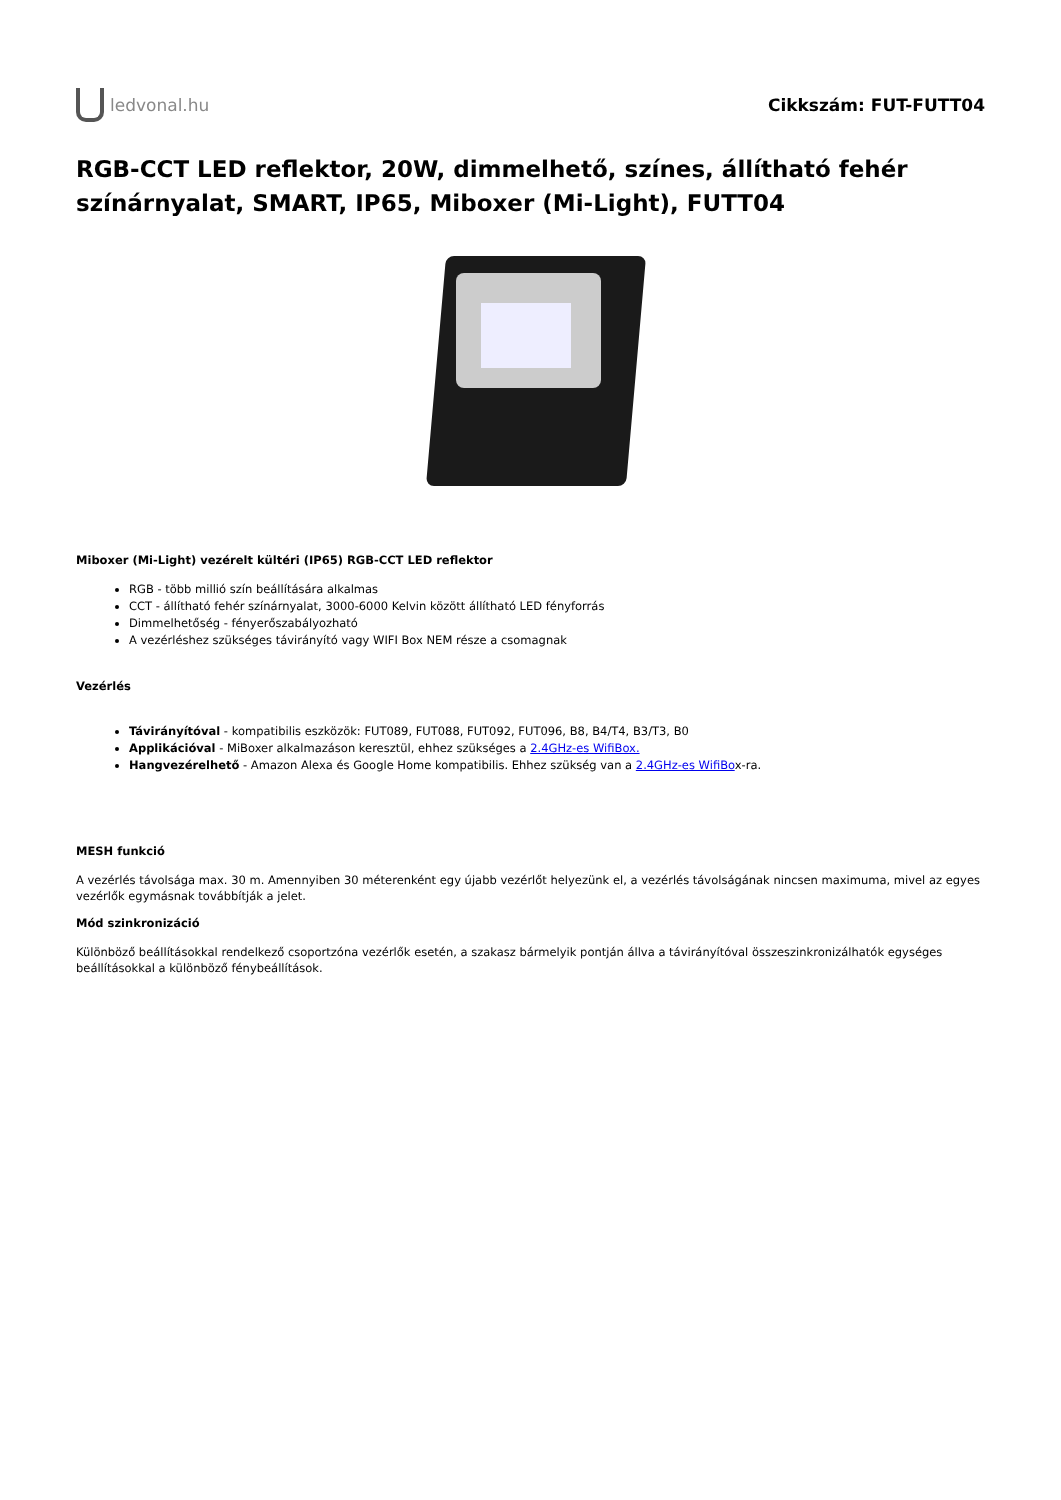ledvonal.hu Cikkszám: FUT-FUTT04
RGB-CCT LED reflektor, 20W, dimmelhető, színes, állítható fehér színárnyalat, SMART, IP65, Miboxer (Mi-Light), FUTT04
Miboxer (Mi-Light) vezérelt kültéri (IP65) RGB-CCT LED reflektor
RGB - több millió szín beállítására alkalmas
CCT - állítható fehér színárnyalat, 3000-6000 Kelvin között állítható LED fényforrás
Dimmelhetőség - fényerőszabályozható
A vezérléshez szükséges távirányító vagy WIFI Box NEM része a csomagnak
Vezérlés
Távirányítóval - kompatibilis eszközök: FUT089, FUT088, FUT092, FUT096, B8, B4/T4, B3/T3, B0
Applikációval - MiBoxer alkalmazáson keresztül, ehhez szükséges a 2.4GHz-es WifiBox.
Hangvezérelhető - Amazon Alexa és Google Home kompatibilis. Ehhez szükség van a 2.4GHz-es WifiBox-ra.
MESH funkció
A vezérlés távolsága max. 30 m. Amennyiben 30 méterenként egy újabb vezérlőt helyezünk el, a vezérlés távolságának nincsen maximuma, mivel az egyes vezérlők egymásnak továbbítják a jelet.
Mód szinkronizáció
Különböző beállításokkal rendelkező csoportzóna vezérlők esetén, a szakasz bármelyik pontján állva a távirányítóval összeszinkronizálhatók egységes beállításokkal a különböző fénybeállítások.